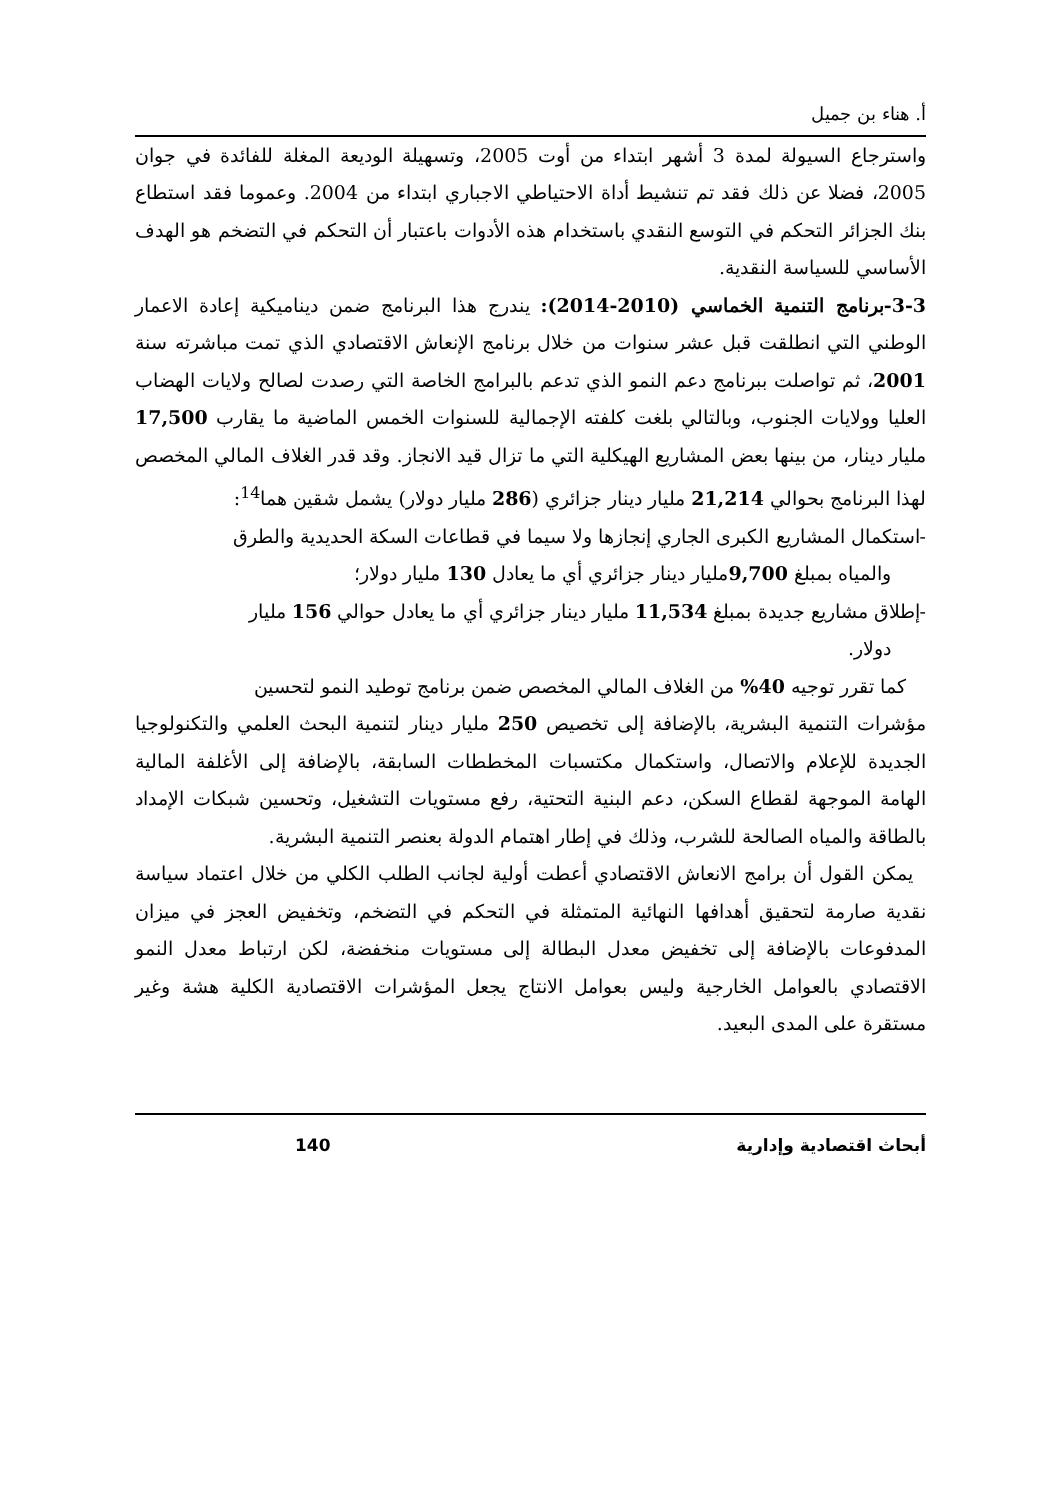أ. هناء بن جميل
واسترجاع السيولة لمدة 3 أشهر ابتداء من أوت 2005، وتسهيلة الوديعة المغلة للفائدة في جوان 2005، فضلا عن ذلك فقد تم تنشيط أداة الاحتياطي الاجباري ابتداء من 2004. وعموما فقد استطاع بنك الجزائر التحكم في التوسع النقدي باستخدام هذه الأدوات باعتبار أن التحكم في التضخم هو الهدف الأساسي للسياسة النقدية.
3-3-برنامج التنمية الخماسي (2010-2014): يندرج هذا البرنامج ضمن ديناميكية إعادة الاعمار الوطني التي انطلقت قبل عشر سنوات من خلال برنامج الإنعاش الاقتصادي الذي تمت مباشرته سنة 2001، ثم تواصلت ببرنامج دعم النمو الذي تدعم بالبرامج الخاصة التي رصدت لصالح ولايات الهضاب العليا وولايات الجنوب، وبالتالي بلغت كلفته الإجمالية للسنوات الخمس الماضية ما يقارب 17,500 مليار دينار، من بينها بعض المشاريع الهيكلية التي ما تزال قيد الانجاز. وقد قدر الغلاف المالي المخصص لهذا البرنامج بحوالي 21,214 مليار دينار جزائري (286 مليار دولار) يشمل شقين هما<sup>14</sup>:
-استكمال المشاريع الكبرى الجاري إنجازها ولا سيما في قطاعات السكة الحديدية والطرق
والمياه بمبلغ 9,700مليار دينار جزائري أي ما يعادل 130 مليار دولار؛
-إطلاق مشاريع جديدة بمبلغ 11,534 مليار دينار جزائري أي ما يعادل حوالي 156 مليار
دولار.
كما تقرر توجيه 40% من الغلاف المالي المخصص ضمن برنامج توطيد النمو لتحسين
مؤشرات التنمية البشرية، بالإضافة إلى تخصيص 250 مليار دينار لتنمية البحث العلمي والتكنولوجيا الجديدة للإعلام والاتصال، واستكمال مكتسبات المخططات السابقة، بالإضافة إلى الأغلفة المالية الهامة الموجهة لقطاع السكن، دعم البنية التحتية، رفع مستويات التشغيل، وتحسين شبكات الإمداد بالطاقة والمياه الصالحة للشرب، وذلك في إطار اهتمام الدولة بعنصر التنمية البشرية.
يمكن القول أن برامج الانعاش الاقتصادي أعطت أولية لجانب الطلب الكلي من خلال اعتماد سياسة نقدية صارمة لتحقيق أهدافها النهائية المتمثلة في التحكم في التضخم، وتخفيض العجز في ميزان المدفوعات بالإضافة إلى تخفيض معدل البطالة إلى مستويات منخفضة، لكن ارتباط معدل النمو الاقتصادي بالعوامل الخارجية وليس بعوامل الانتاج يجعل المؤشرات الاقتصادية الكلية هشة وغير مستقرة على المدى البعيد.
أبحاث اقتصادية وإدارية 140